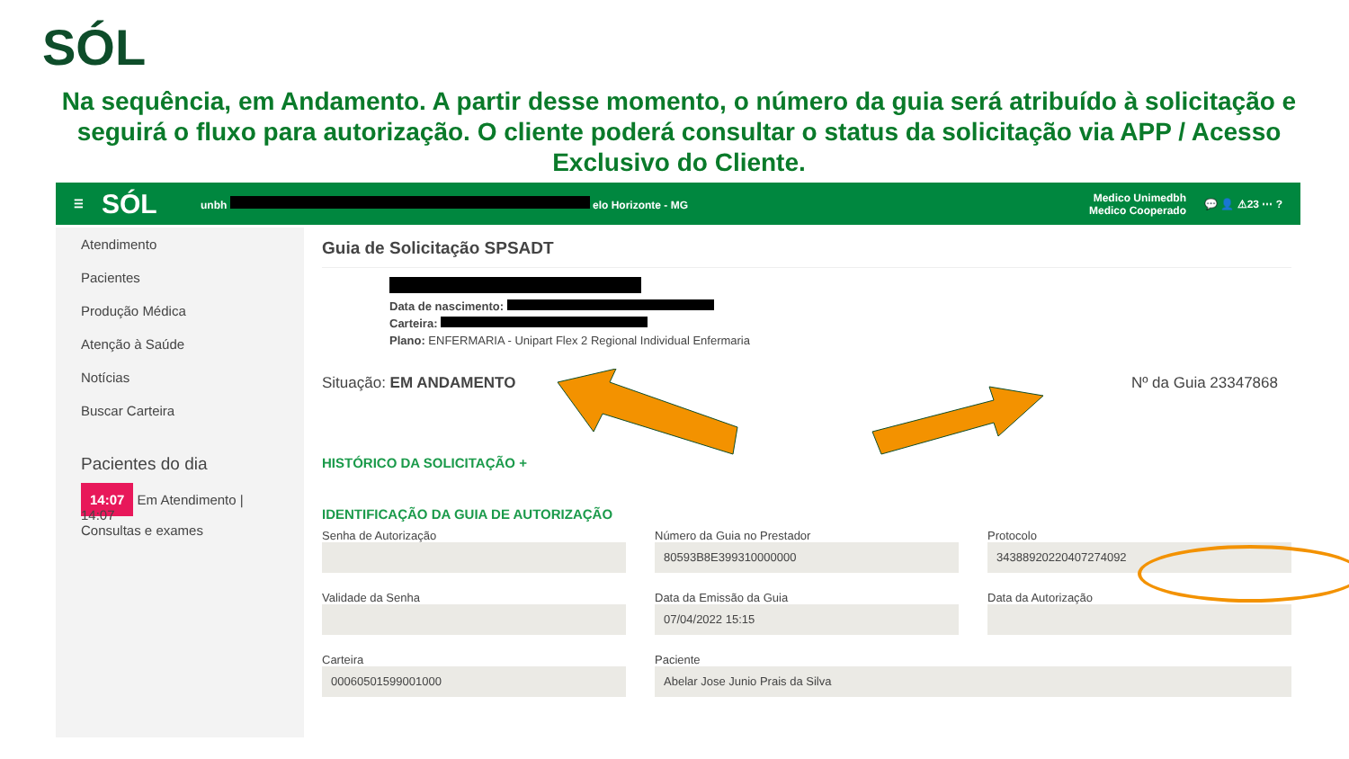SÓL
Na sequência, em Andamento. A partir desse momento, o número da guia será atribuído à solicitação e seguirá o fluxo para autorização. O cliente poderá consultar o status da solicitação via APP / Acesso Exclusivo do Cliente.
☰ SÓL unbh elo Horizonte - MG Medico Unimedbh
Medico Cooperado 💬 👤 ⚠23 ⋯ ?
Atendimento
Pacientes
Produção Médica
Atenção à Saúde
Notícias
Buscar Carteira
Pacientes do dia
14:07 Em Atendimento | 14:07
Consultas e exames
Guia de Solicitação SPSADT
Data de nascimento:
Carteira:
Plano: ENFERMARIA - Unipart Flex 2 Regional Individual Enfermaria
Situação: EM ANDAMENTO Nº da Guia 23347868
HISTÓRICO DA SOLICITAÇÃO +
IDENTIFICAÇÃO DA GUIA DE AUTORIZAÇÃO
Senha de Autorização
Número da Guia no Prestador
80593B8E399310000000
Protocolo
343889202204072740​92
Validade da Senha
Data da Emissão da Guia
07/04/2022 15:15
Data da Autorização
Carteira
00060501599001000
Paciente
Abelar Jose Junio Prais da Silva